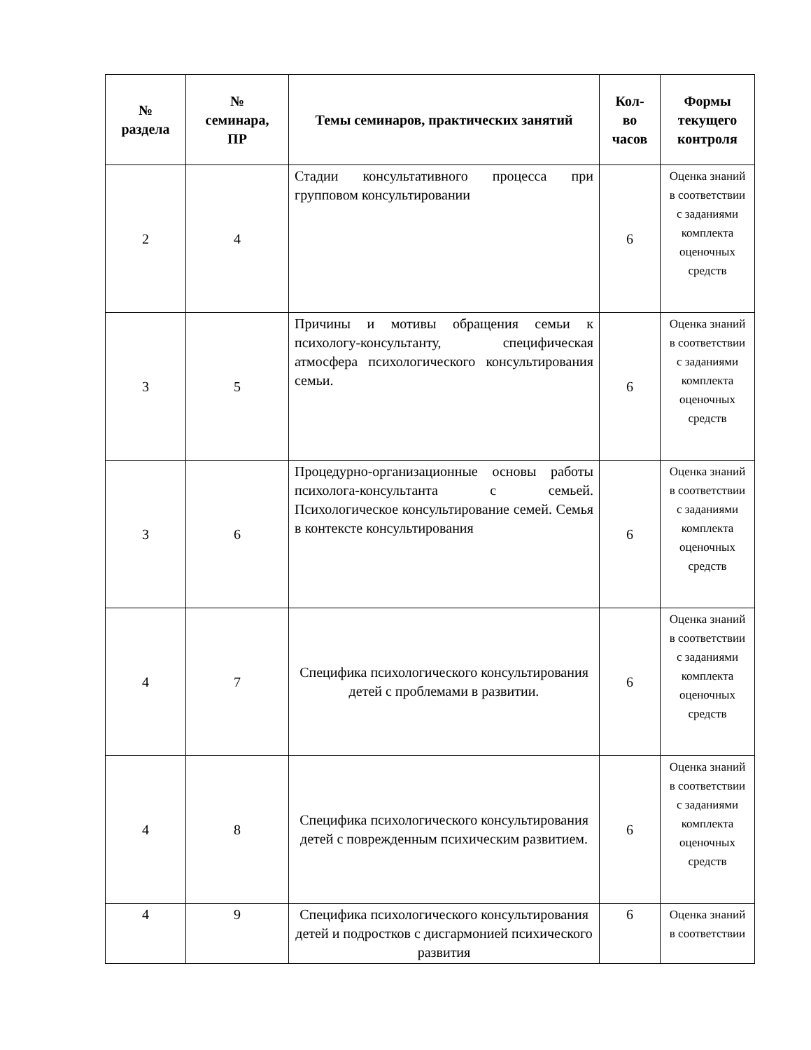| № раздела | № семинара, ПР | Темы семинаров, практических занятий | Кол- во часов | Формы текущего контроля |
| --- | --- | --- | --- | --- |
| 2 | 4 | Стадии консультативного процесса при групповом консультировании | 6 | Оценка знаний в соответствии с заданиями комплекта оценочных средств |
| 3 | 5 | Причины и мотивы обращения семьи к психологу-консультанту, специфическая атмосфера психологического консультирования семьи. | 6 | Оценка знаний в соответствии с заданиями комплекта оценочных средств |
| 3 | 6 | Процедурно-организационные основы работы психолога-консультанта с семьей. Психологическое консультирование семей. Семья в контексте консультирования | 6 | Оценка знаний в соответствии с заданиями комплекта оценочных средств |
| 4 | 7 | Специфика психологического консультирования детей с проблемами в развитии. | 6 | Оценка знаний в соответствии с заданиями комплекта оценочных средств |
| 4 | 8 | Специфика психологического консультирования детей с поврежденным психическим развитием. | 6 | Оценка знаний в соответствии с заданиями комплекта оценочных средств |
| 4 | 9 | Специфика психологического консультирования детей и подростков с дисгармонией психического развития | 6 | Оценка знаний в соответствии |